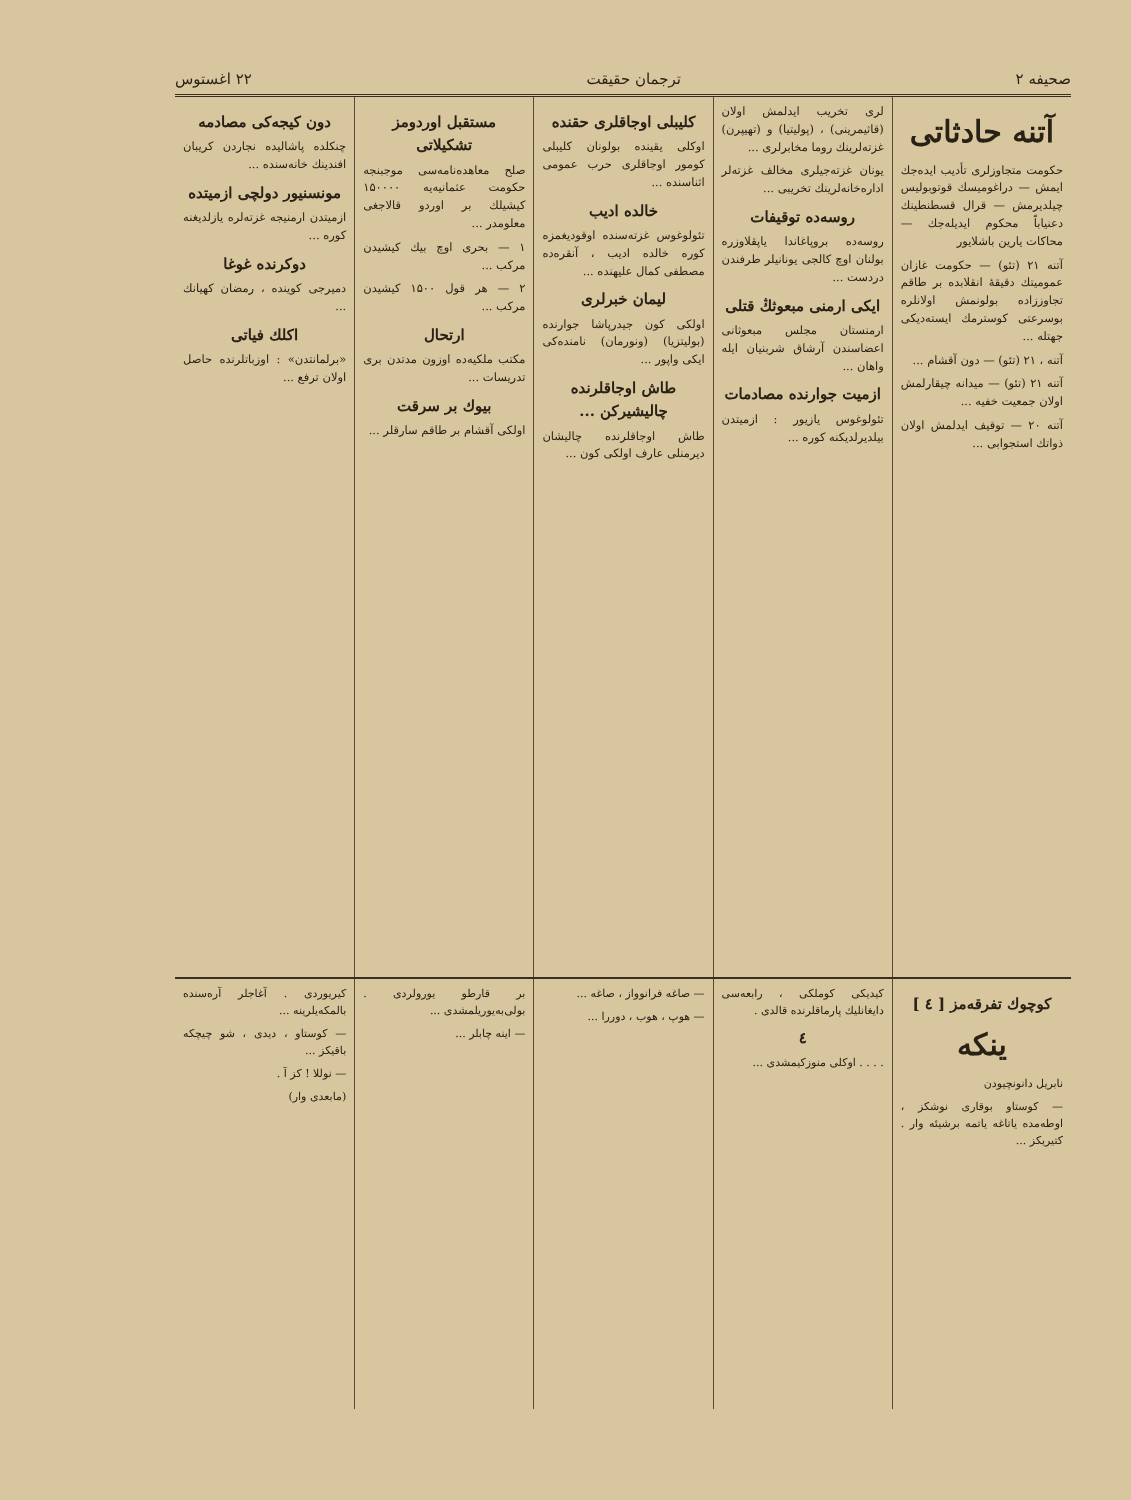صحیفه ۲ ترجمان حقیقت ۲۲ اغستوس
آتنه حادثاتی
حکومت متجاوزلری تأدیب ایده‌جك ایمش — دراغومیسك قوتوبولیس چیلدیرمش — قرال قسطنطینك دعنیاباً محکوم ایدیله‌جك — محاکات یارین باشلایور
آتنه ۲۱ (تئو) — حکومت غازان عموميتك دقیقهٔ انقلابده بر طاقم تجاوززاده بولونمش اولانلره بوسرعتی کوسترمك ایسته‌دیکی جهتله ...
آتنه ، ۲۱ (تئو) — دون آقشام ...
آتنه ۲۱ (تئو) — میدانه چیقارلمش اولان جمعیت خفیه ...
آتنه ۲۰ — توقیف ایدلمش اولان ذواتك استجوابی ...
لری تخریب ایدلمش اولان (قاثیمرینی) ، (پولیتیا) و (تهیپرن) غزته‌لرینك روما مخابرلری ...
یونان غزته‌جیلری مخالف غزته‌لر اداره‌خانه‌لرینك تخریبی ...
روسه‌ده توقیفات
روسه‌ده بروپاغاندا یاپقلاوزره بولنان اوچ کالجی یونانیلر طرفندن دردست ...
ایکی ارمنی مبعوثڭ قتلی
ارمنستان مجلس مبعوثانی اعضاسندن آرشاق شربنیان ایله واهان ...
ازمیت جوارنده مصادمات
تئولوغوس یازیور : ازمیتدن بیلدیرلدیکنه کوره ...
کلیبلی اوجاقلری حقنده
اوکلی یقینده بولونان کلیبلی کومور اوجاقلری حرب عمومی اثناسنده ...
خالده ادیب
تئولوغوس غزته‌سنده اوقودیغمزه کوره خالده ادیب ، آنقره‌ده مصطفی کمال علیهنده ...
لیمان خبرلری
اولکی کون جیدرپاشا جوارنده (بولیتزیا) (ونورمان) نامنده‌کی ایکی واپور ...
طاش اوجاقلرنده چالیشیرکن ...
طاش اوجاقلرنده چالیشان دیرمنلی عارف اولکی کون ...
مستقبل اوردومز تشکیلاتی
صلح معاهده‌نامه‌سی موجبنجه حکومت عثمانیه‌یه ۱۵۰۰۰۰ کیشیلك بر اوردو قالاجغی معلومدر ...
۱ — بحری اوچ بیك کیشیدن مرکب ...
۲ — هر قول ۱۵۰۰ کیشیدن مرکب ...
ارتحال
مکتب ملکیه‌ده اوزون مدتدن بری تدریسات ...
بیوك بر سرقت
اولکی آقشام بر طاقم سارقلر ...
دون کیجه‌کی مصادمه
چنکلده پاشالیده نجاردن کریبان افندینك خانه‌سنده ...
مونسنیور دولچی ازمیتده
ازمیتدن ارمنیجه غزته‌لره یازلدیغنه کوره ...
دوکرنده غوغا
دمیرجی کوینده ، رمضان کهیانك ...
اکلك فیاتی
«برلمانتدن» : اوزباتلرنده حاصل اولان ترفع ...
کوچوك تفرقه‌مز [ ٤ ]
ینکه
نابریل دانونچیودن
— کوستاو بوقاری نوشکز ، اوطه‌مده یاتاغه یاتمه برشیئه وار . کتیریکز ...
کیدیکی کوملکی ، رابعه‌سی دایغانلیك پارماقلرنده قالدی .
٤
. . . . اوکلی منوزکیمشدی ...
— صاغه فرانوواز ، صاغه ...
— هوپ ، هوب ، دوررا ...
بر قارطو یورولردی . بولی‌به‌یوریلمشدی ...
— اینه چابلر ...
کیریوردی . آغاجلر آره‌سنده بالمکه‌یلرینه ...
— کوستاو ، دیدی ، شو چیچکه باقیکز ...
— نوللا ! کز آ .
(مابعدی وار)